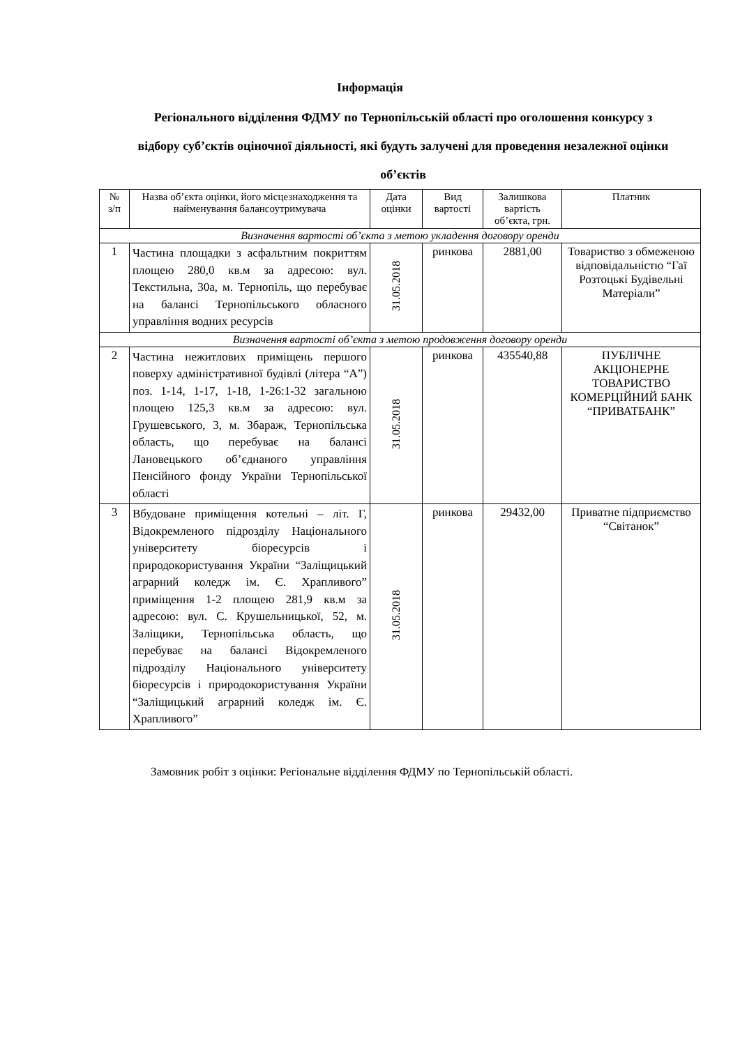Інформація
Регіонального відділення ФДМУ по Тернопільській області про оголошення конкурсу з відбору суб’єктів оціночної діяльності, які будуть залучені для проведення незалежної оцінки об’єктів
| № з/п | Назва об’єкта оцінки, його місцезнаходження та найменування балансоутримувача | Дата оцінки | Вид вартості | Залишкова вартість об’єкта, грн. | Платник |
| --- | --- | --- | --- | --- | --- |
| Визначення вартості об’єкта з метою укладення договору оренди | | | | | |
| 1 | Частина площадки з асфальтним покриттям площею 280,0 кв.м за адресою: вул. Текстильна, 30а, м. Тернопіль, що перебуває на балансі Тернопільського обласного управління водних ресурсів | 31.05.2018 | ринкова | 2881,00 | Товариство з обмеженою відповідальністю “Гаї Розтоцькі Будівельні Матеріали” |
| Визначення вартості об’єкта з метою продовження договору оренди | | | | | |
| 2 | Частина нежитлових приміщень першого поверху адміністративної будівлі (літера “А”) поз. 1-14, 1-17, 1-18, 1-26:1-32 загальною площею 125,3 кв.м за адресою: вул. Грушевського, 3, м. Збараж, Тернопільська область, що перебуває на балансі Лановецького об’єднаного управління Пенсійного фонду України Тернопільської області | 31.05.2018 | ринкова | 435540,88 | ПУБЛІЧНЕ АКЦІОНЕРНЕ ТОВАРИСТВО КОМЕРЦІЙНИЙ БАНК “ПРИВАТБАНК” |
| 3 | Вбудоване приміщення котельні – літ. Г, Відокремленого підрозділу Національного університету біоресурсів і природокористування України “Заліщицький аграрний коледж ім. Є. Храпливого” приміщення 1-2 площею 281,9 кв.м за адресою: вул. С. Крушельницької, 52, м. Заліщики, Тернопільська область, що перебуває на балансі Відокремленого підрозділу Національного університету біоресурсів і природокористування України “Заліщицький аграрний коледж ім. Є. Храпливого” | 31.05.2018 | ринкова | 29432,00 | Приватне підприємство “Світанок” |
Замовник робіт з оцінки: Регіональне відділення ФДМУ по Тернопільській області.